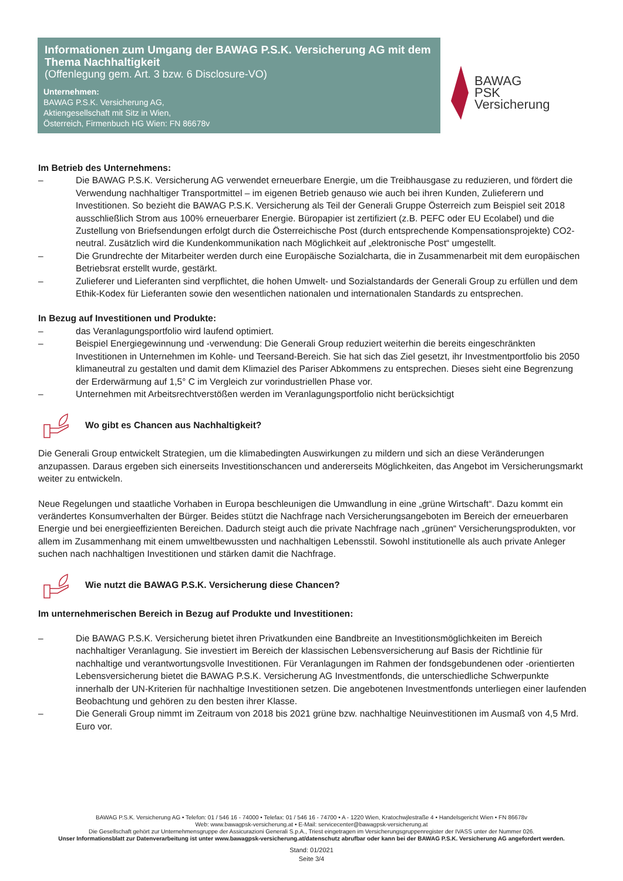Informationen zum Umgang der BAWAG P.S.K. Versicherung AG mit dem Thema Nachhaltigkeit
(Offenlegung gem. Art. 3 bzw. 6 Disclosure-VO)
Unternehmen:
BAWAG P.S.K. Versicherung AG,
Aktiengesellschaft mit Sitz in Wien,
Österreich, Firmenbuch HG Wien: FN 86678v
BAWAG
PSK
Versicherung
Im Betrieb des Unternehmens:
– Die BAWAG P.S.K. Versicherung AG verwendet erneuerbare Energie, um die Treibhausgase zu reduzieren, und fördert die Verwendung nachhaltiger Transportmittel – im eigenen Betrieb genauso wie auch bei ihren Kunden, Zulieferern und Investitionen. So bezieht die BAWAG P.S.K. Versicherung als Teil der Generali Gruppe Österreich zum Beispiel seit 2018 ausschließlich Strom aus 100% erneuerbarer Energie. Büropapier ist zertifiziert (z.B. PEFC oder EU Ecolabel) und die Zustellung von Briefsendungen erfolgt durch die Österreichische Post (durch entsprechende Kompensationsprojekte) CO2-neutral. Zusätzlich wird die Kundenkommunikation nach Möglichkeit auf „elektronische Post“ umgestellt.
– Die Grundrechte der Mitarbeiter werden durch eine Europäische Sozialcharta, die in Zusammenarbeit mit dem europäischen Betriebsrat erstellt wurde, gestärkt.
– Zulieferer und Lieferanten sind verpflichtet, die hohen Umwelt- und Sozialstandards der Generali Group zu erfüllen und dem Ethik-Kodex für Lieferanten sowie den wesentlichen nationalen und internationalen Standards zu entsprechen.
In Bezug auf Investitionen und Produkte:
– das Veranlagungsportfolio wird laufend optimiert.
– Beispiel Energiegewinnung und -verwendung: Die Generali Group reduziert weiterhin die bereits eingeschränkten Investitionen in Unternehmen im Kohle- und Teersand-Bereich. Sie hat sich das Ziel gesetzt, ihr Investmentportfolio bis 2050 klimaneutral zu gestalten und damit dem Klimaziel des Pariser Abkommens zu entsprechen. Dieses sieht eine Begrenzung der Erderwärmung auf 1,5° C im Vergleich zur vorindustriellen Phase vor.
– Unternehmen mit Arbeitsrechtverstößen werden im Veranlagungsportfolio nicht berücksichtigt
Wo gibt es Chancen aus Nachhaltigkeit?
Die Generali Group entwickelt Strategien, um die klimabedingten Auswirkungen zu mildern und sich an diese Veränderungen anzupassen. Daraus ergeben sich einerseits Investitionschancen und andererseits Möglichkeiten, das Angebot im Versicherungsmarkt weiter zu entwickeln.
Neue Regelungen und staatliche Vorhaben in Europa beschleunigen die Umwandlung in eine „grüne Wirtschaft“. Dazu kommt ein verändertes Konsumverhalten der Bürger. Beides stützt die Nachfrage nach Versicherungsangeboten im Bereich der erneuerbaren Energie und bei energieeffizienten Bereichen. Dadurch steigt auch die private Nachfrage nach „grünen“ Versicherungsprodukten, vor allem im Zusammenhang mit einem umweltbewussten und nachhaltigen Lebensstil. Sowohl institutionelle als auch private Anleger suchen nach nachhaltigen Investitionen und stärken damit die Nachfrage.
Wie nutzt die BAWAG P.S.K. Versicherung diese Chancen?
Im unternehmerischen Bereich in Bezug auf Produkte und Investitionen:
– Die BAWAG P.S.K. Versicherung bietet ihren Privatkunden eine Bandbreite an Investitionsmöglichkeiten im Bereich nachhaltiger Veranlagung. Sie investiert im Bereich der klassischen Lebensversicherung auf Basis der Richtlinie für nachhaltige und verantwortungsvolle Investitionen. Für Veranlagungen im Rahmen der fondsgebundenen oder -orientierten Lebensversicherung bietet die BAWAG P.S.K. Versicherung AG Investmentfonds, die unterschiedliche Schwerpunkte innerhalb der UN-Kriterien für nachhaltige Investitionen setzen. Die angebotenen Investmentfonds unterliegen einer laufenden Beobachtung und gehören zu den besten ihrer Klasse.
– Die Generali Group nimmt im Zeitraum von 2018 bis 2021 grüne bzw. nachhaltige Neuinvestitionen im Ausmaß von 4,5 Mrd. Euro vor.
BAWAG P.S.K. Versicherung AG • Telefon: 01 / 546 16 - 74000 • Telefax: 01 / 546 16 - 74700 • A - 1220 Wien, Kratochwjlestraße 4 • Handelsgericht Wien • FN 86678v
Web: www.bawagpsk-versicherung.at • E-Mail: servicecenter@bawagpsk-versicherung.at
Die Gesellschaft gehört zur Unternehmensgruppe der Assicurazioni Generali S.p.A., Triest eingetragen im Versicherungsgruppenregister der IVASS unter der Nummer 026.
Unser Informationsblatt zur Datenverarbeitung ist unter www.bawagpsk-versicherung.at/datenschutz abrufbar oder kann bei der BAWAG P.S.K. Versicherung AG angefordert werden.
Stand: 01/2021
Seite 3/4